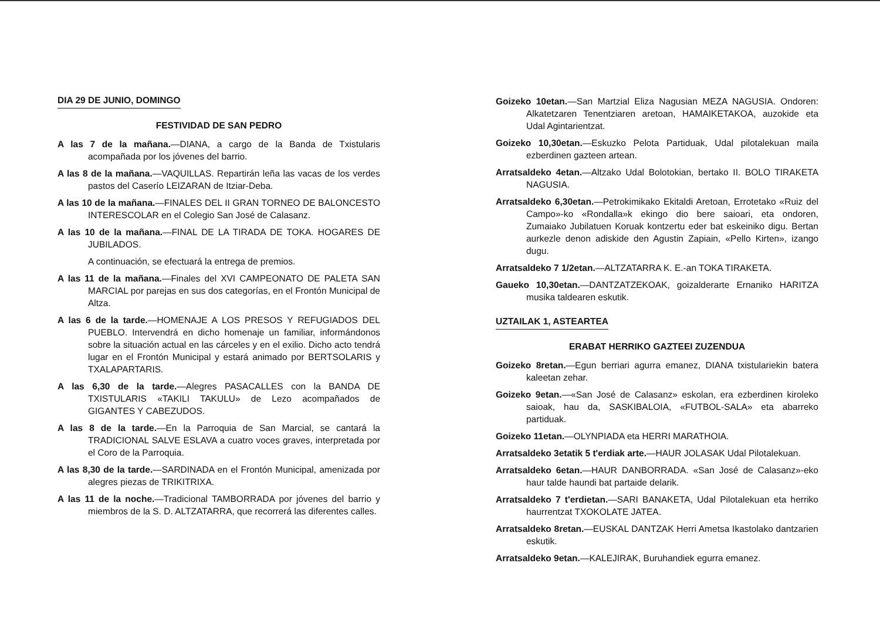DIA 29 DE JUNIO, DOMINGO
FESTIVIDAD DE SAN PEDRO
A las 7 de la mañana.—DIANA, a cargo de la Banda de Txistularis acompañada por los jóvenes del barrio.
A las 8 de la mañana.—VAQUILLAS. Repartirán leña las vacas de los verdes pastos del Caserío LEIZARAN de Itziar-Deba.
A las 10 de la mañana.—FINALES DEL II GRAN TORNEO DE BALONCESTO INTERESCOLAR en el Colegio San José de Calasanz.
A las 10 de la mañana.—FINAL DE LA TIRADA DE TOKA. HOGARES DE JUBILADOS.
A continuación, se efectuará la entrega de premios.
A las 11 de la mañana.—Finales del XVI CAMPEONATO DE PALETA SAN MARCIAL por parejas en sus dos categorías, en el Frontón Municipal de Altza.
A las 6 de la tarde.—HOMENAJE A LOS PRESOS Y REFUGIADOS DEL PUEBLO. Intervendrá en dicho homenaje un familiar, informándonos sobre la situación actual en las cárceles y en el exilio. Dicho acto tendrá lugar en el Frontón Municipal y estará animado por BERTSOLARIS y TXALAPARTARIS.
A las 6,30 de la tarde.—Alegres PASACALLES con la BANDA DE TXISTULARIS «TAKILI TAKULU» de Lezo acompañados de GIGANTES Y CABEZUDOS.
A las 8 de la tarde.—En la Parroquia de San Marcial, se cantará la TRADICIONAL SALVE ESLAVA a cuatro voces graves, interpretada por el Coro de la Parroquia.
A las 8,30 de la tarde.—SARDINADA en el Frontón Municipal, amenizada por alegres piezas de TRIKITRIXA.
A las 11 de la noche.—Tradicional TAMBORRADA por jóvenes del barrio y miembros de la S. D. ALTZATARRA, que recorrerá las diferentes calles.
Goizeko 10etan.—San Martzial Eliza Nagusian MEZA NAGUSIA. Ondoren: Alkatetzaren Tenentziaren aretoan, HAMAIKETAKOA, auzokide eta Udal Agintarientzat.
Goizeko 10,30etan.—Eskuzko Pelota Partiduak, Udal pilotalekuan maila ezberdinen gazteen artean.
Arratsaldeko 4etan.—Altzako Udal Bolotokian, bertako II. BOLO TIRAKETA NAGUSIA.
Arratsaldeko 6,30etan.—Petrokimikako Ekitaldi Aretoan, Errotetako «Ruiz del Campo»-ko «Rondalla»k ekingo dio bere saioari, eta ondoren, Zumaiako Jubilatuen Koruak kontzertu eder bat eskeiniko digu. Bertan aurkezle denon adiskide den Agustin Zapiain, «Pello Kirten», izango dugu.
Arratsaldeko 7 1/2etan.—ALTZATARRA K. E.-an TOKA TIRAKETA.
Gaueko 10,30etan.—DANTZATZEKOAK, goizalderarte Ernaniko HARITZA musika taldearen eskutik.
UZTAILAK 1, ASTEARTEA
ERABAT HERRIKO GAZTEEI ZUZENDUA
Goizeko 8retan.—Egun berriari agurra emanez, DIANA txistulariekin batera kaleetan zehar.
Goizeko 9etan.—«San José de Calasanz» eskolan, era ezberdinen kiroleko saioak, hau da, SASKIBALOIA, «FUTBOL-SALA» eta abarreko partiduak.
Goizeko 11etan.—OLYNPIADA eta HERRI MARATHOIA.
Arratsaldeko 3etatik 5 t'erdiak arte.—HAUR JOLASAK Udal Pilotalekuan.
Arratsaldeko 6etan.—HAUR DANBORRADA. «San José de Calasanz»-eko haur talde haundi bat partaide delarik.
Arratsaldeko 7 t'erdietan.—SARI BANAKETA, Udal Pilotalekuan eta herriko haurrentzat TXOKOLATE JATEA.
Arratsaldeko 8retan.—EUSKAL DANTZAK Herri Ametsa Ikastolako dantzarien eskutik.
Arratsaldeko 9etan.—KALEJIRAK, Buruhandiek egurra emanez.